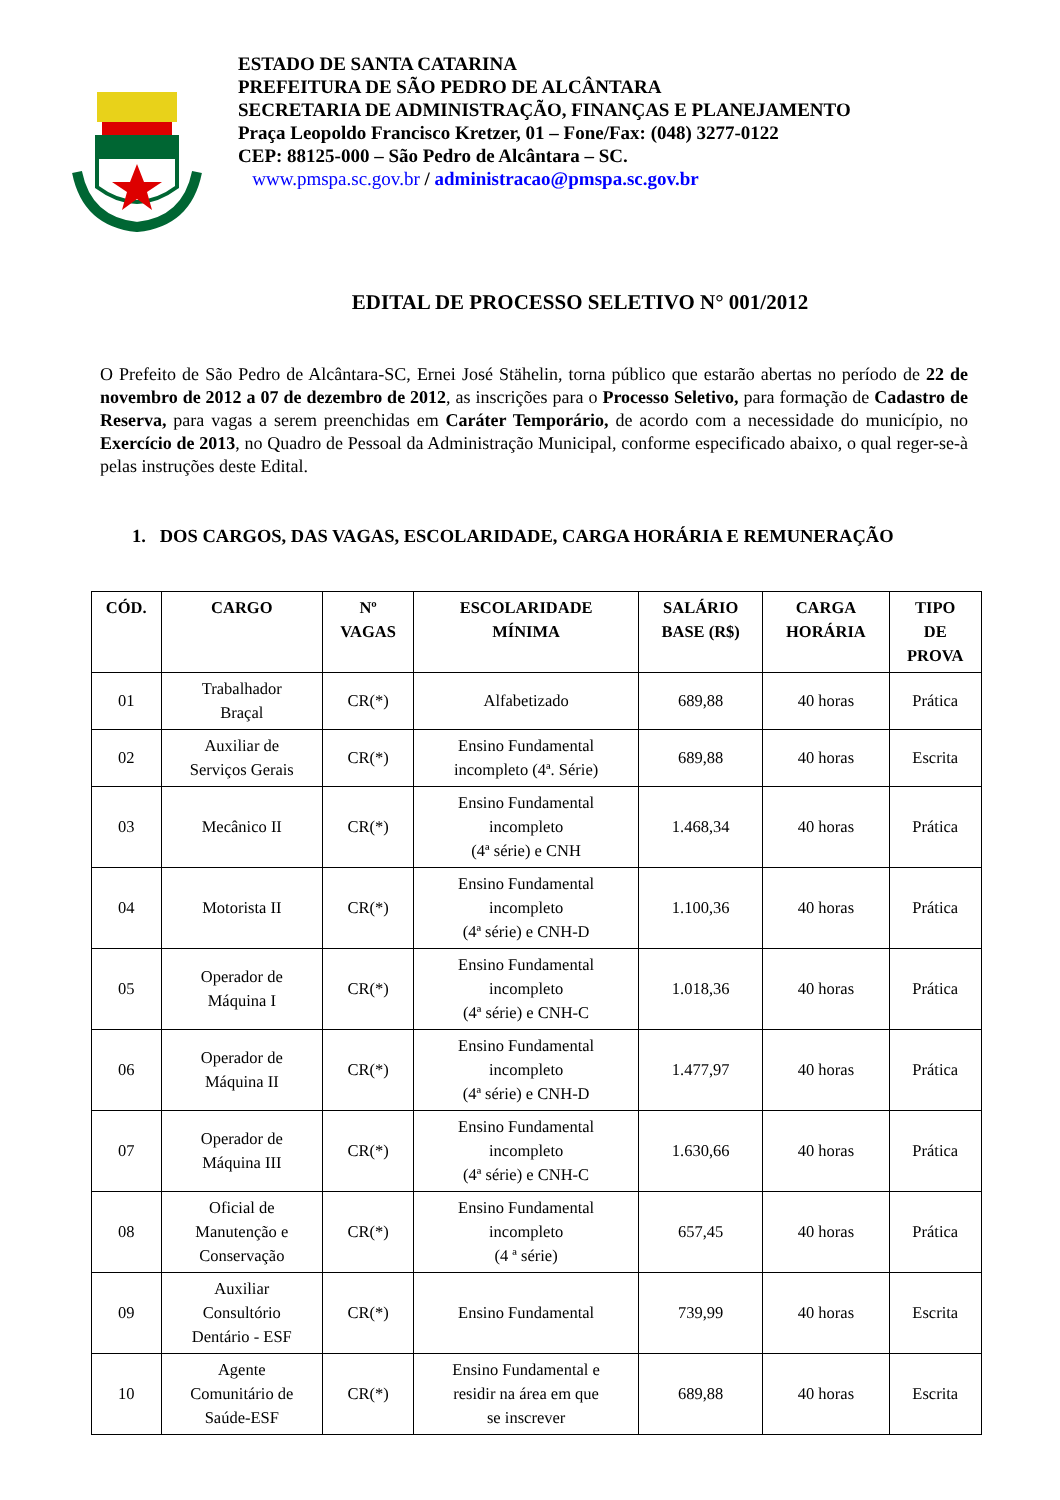ESTADO DE SANTA CATARINA
PREFEITURA DE SÃO PEDRO DE ALCÂNTARA
SECRETARIA DE ADMINISTRAÇÃO, FINANÇAS E PLANEJAMENTO
Praça Leopoldo Francisco Kretzer, 01 – Fone/Fax: (048) 3277-0122
CEP: 88125-000 – São Pedro de Alcântara – SC.
www.pmspa.sc.gov.br / administracao@pmspa.sc.gov.br
EDITAL DE PROCESSO SELETIVO N° 001/2012
O Prefeito de São Pedro de Alcântara-SC, Ernei José Stähelin, torna público que estarão abertas no período de 22 de novembro de 2012 a 07 de dezembro de 2012, as inscrições para o Processo Seletivo, para formação de Cadastro de Reserva, para vagas a serem preenchidas em Caráter Temporário, de acordo com a necessidade do município, no Exercício de 2013, no Quadro de Pessoal da Administração Municipal, conforme especificado abaixo, o qual reger-se-à pelas instruções deste Edital.
1. DOS CARGOS, DAS VAGAS, ESCOLARIDADE, CARGA HORÁRIA E REMUNERAÇÃO
| CÓD. | CARGO | Nº VAGAS | ESCOLARIDADE MÍNIMA | SALÁRIO BASE (R$) | CARGA HORÁRIA | TIPO DE PROVA |
| --- | --- | --- | --- | --- | --- | --- |
| 01 | Trabalhador Braçal | CR(*) | Alfabetizado | 689,88 | 40 horas | Prática |
| 02 | Auxiliar de Serviços Gerais | CR(*) | Ensino Fundamental incompleto (4ª. Série) | 689,88 | 40 horas | Escrita |
| 03 | Mecânico II | CR(*) | Ensino Fundamental incompleto (4ª série) e CNH | 1.468,34 | 40 horas | Prática |
| 04 | Motorista II | CR(*) | Ensino Fundamental incompleto (4ª série) e CNH-D | 1.100,36 | 40 horas | Prática |
| 05 | Operador de Máquina I | CR(*) | Ensino Fundamental incompleto (4ª série) e CNH-C | 1.018,36 | 40 horas | Prática |
| 06 | Operador de Máquina II | CR(*) | Ensino Fundamental incompleto (4ª série) e CNH-D | 1.477,97 | 40 horas | Prática |
| 07 | Operador de Máquina III | CR(*) | Ensino Fundamental incompleto (4ª série) e CNH-C | 1.630,66 | 40 horas | Prática |
| 08 | Oficial de Manutenção e Conservação | CR(*) | Ensino Fundamental incompleto (4 ª série) | 657,45 | 40 horas | Prática |
| 09 | Auxiliar Consultório Dentário - ESF | CR(*) | Ensino Fundamental | 739,99 | 40 horas | Escrita |
| 10 | Agente Comunitário de Saúde-ESF | CR(*) | Ensino Fundamental e residir na área em que se inscrever | 689,88 | 40 horas | Escrita |